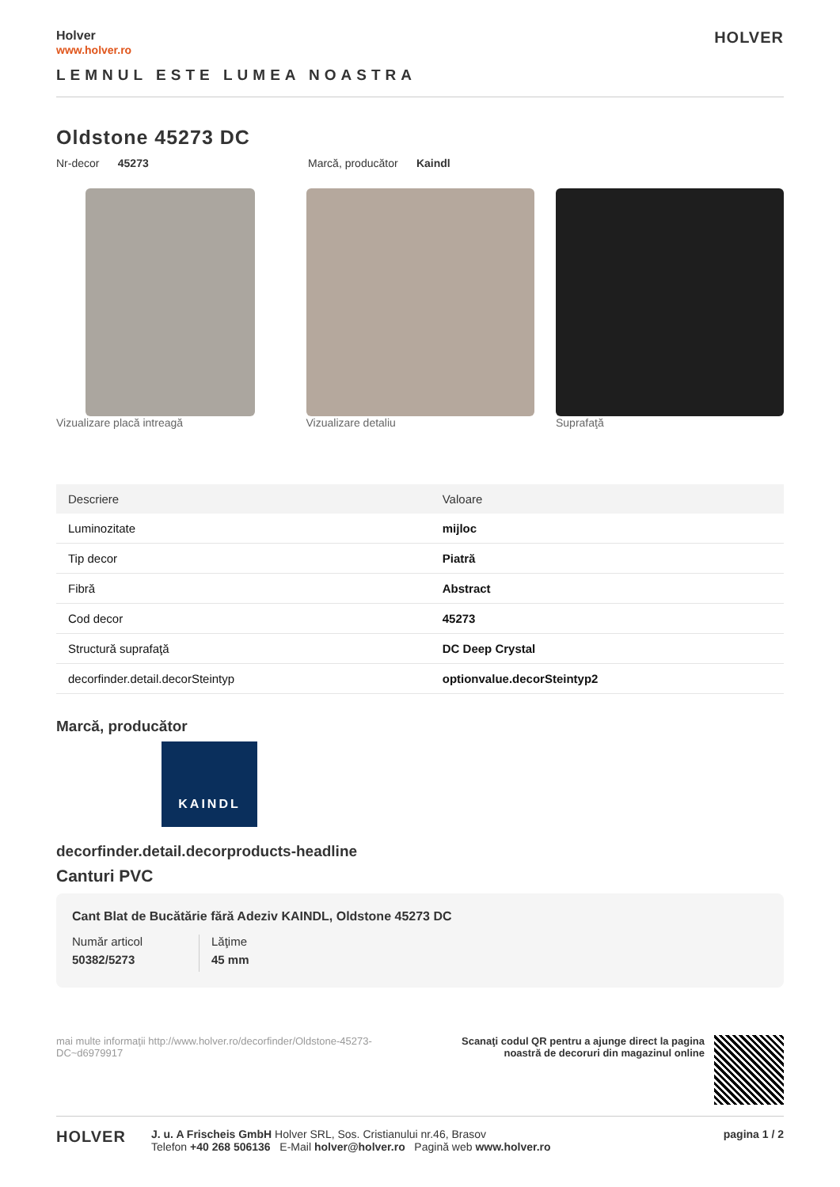Holver
www.holver.ro
HOLVER
LEMNUL ESTE LUMEA NOASTRA
Oldstone 45273 DC
Nr-decor 45273 Marcă, producător Kaindl
Vizualizare placă intreagă Vizualizare detaliu Suprafaţă
| Descriere | Valoare |
| --- | --- |
| Luminozitate | mijloc |
| Tip decor | Piatră |
| Fibră | Abstract |
| Cod decor | 45273 |
| Structură suprafaţă | DC Deep Crystal |
| decorfinder.detail.decorSteintyp | optionvalue.decorSteintyp2 |
Marcă, producător
KAINDL
decorfinder.detail.decorproducts-headline
Canturi PVC
Cant Blat de Bucătărie fără Adeziv KAINDL, Oldstone 45273 DC
Număr articol
50382/5273
Lăţime
45 mm
mai multe informaţii http://www.holver.ro/decorfinder/Oldstone-45273-DC~d6979917
Scanaţi codul QR pentru a ajunge direct la pagina
noastră de decoruri din magazinul online
HOLVER
J. u. A Frischeis GmbH Holver SRL, Sos. Cristianului nr.46, Brasov
Telefon +40 268 506136 E-Mail holver@holver.ro Pagină web www.holver.ro
pagina 1 / 2